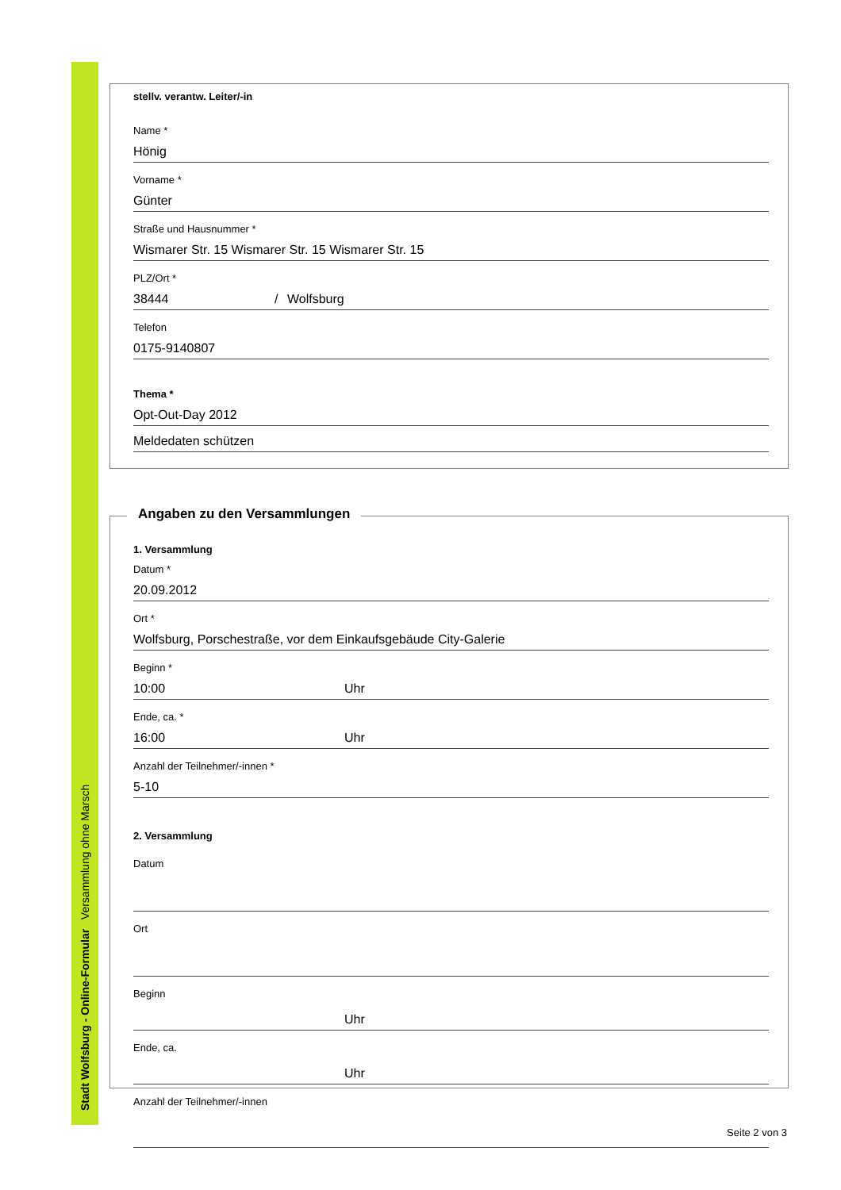Stadt Wolfsburg - Online-Formular Versammlung ohne Marsch
stellv. verantw. Leiter/-in
Name *
Hönig
Vorname *
Günter
Straße und Hausnummer *
Wismarer Str. 15 Wismarer Str. 15 Wismarer Str. 15
PLZ/Ort *
38444 / Wolfsburg
Telefon
0175-9140807
Thema *
Opt-Out-Day 2012
Meldedaten schützen
1. Versammlung
Datum *
20.09.2012
Ort *
Wolfsburg, Porschestraße, vor dem Einkaufsgebäude City-Galerie
Beginn *
10:00 Uhr
Ende, ca. *
16:00 Uhr
Anzahl der Teilnehmer/-innen *
5-10
2. Versammlung
Datum
Ort
Beginn
Uhr
Ende, ca.
Uhr
Anzahl der Teilnehmer/-innen
Angaben zu den Versammlungen
Seite 2 von 3